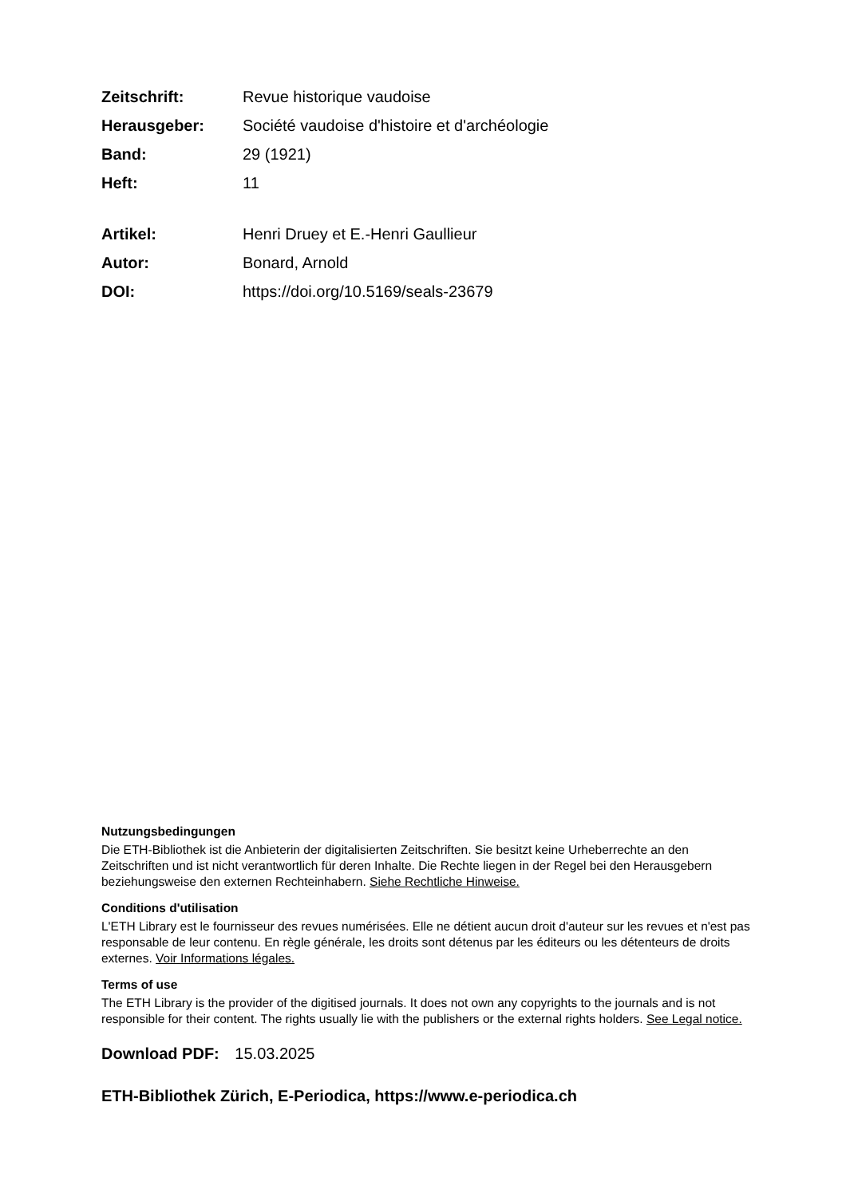| Zeitschrift: | Revue historique vaudoise |
| Herausgeber: | Société vaudoise d'histoire et d'archéologie |
| Band: | 29 (1921) |
| Heft: | 11 |
| Artikel: | Henri Druey et E.-Henri Gaullieur |
| Autor: | Bonard, Arnold |
| DOI: | https://doi.org/10.5169/seals-23679 |
Nutzungsbedingungen
Die ETH-Bibliothek ist die Anbieterin der digitalisierten Zeitschriften. Sie besitzt keine Urheberrechte an den Zeitschriften und ist nicht verantwortlich für deren Inhalte. Die Rechte liegen in der Regel bei den Herausgebern beziehungsweise den externen Rechteinhabern. Siehe Rechtliche Hinweise.
Conditions d'utilisation
L'ETH Library est le fournisseur des revues numérisées. Elle ne détient aucun droit d'auteur sur les revues et n'est pas responsable de leur contenu. En règle générale, les droits sont détenus par les éditeurs ou les détenteurs de droits externes. Voir Informations légales.
Terms of use
The ETH Library is the provider of the digitised journals. It does not own any copyrights to the journals and is not responsible for their content. The rights usually lie with the publishers or the external rights holders. See Legal notice.
Download PDF: 15.03.2025
ETH-Bibliothek Zürich, E-Periodica, https://www.e-periodica.ch